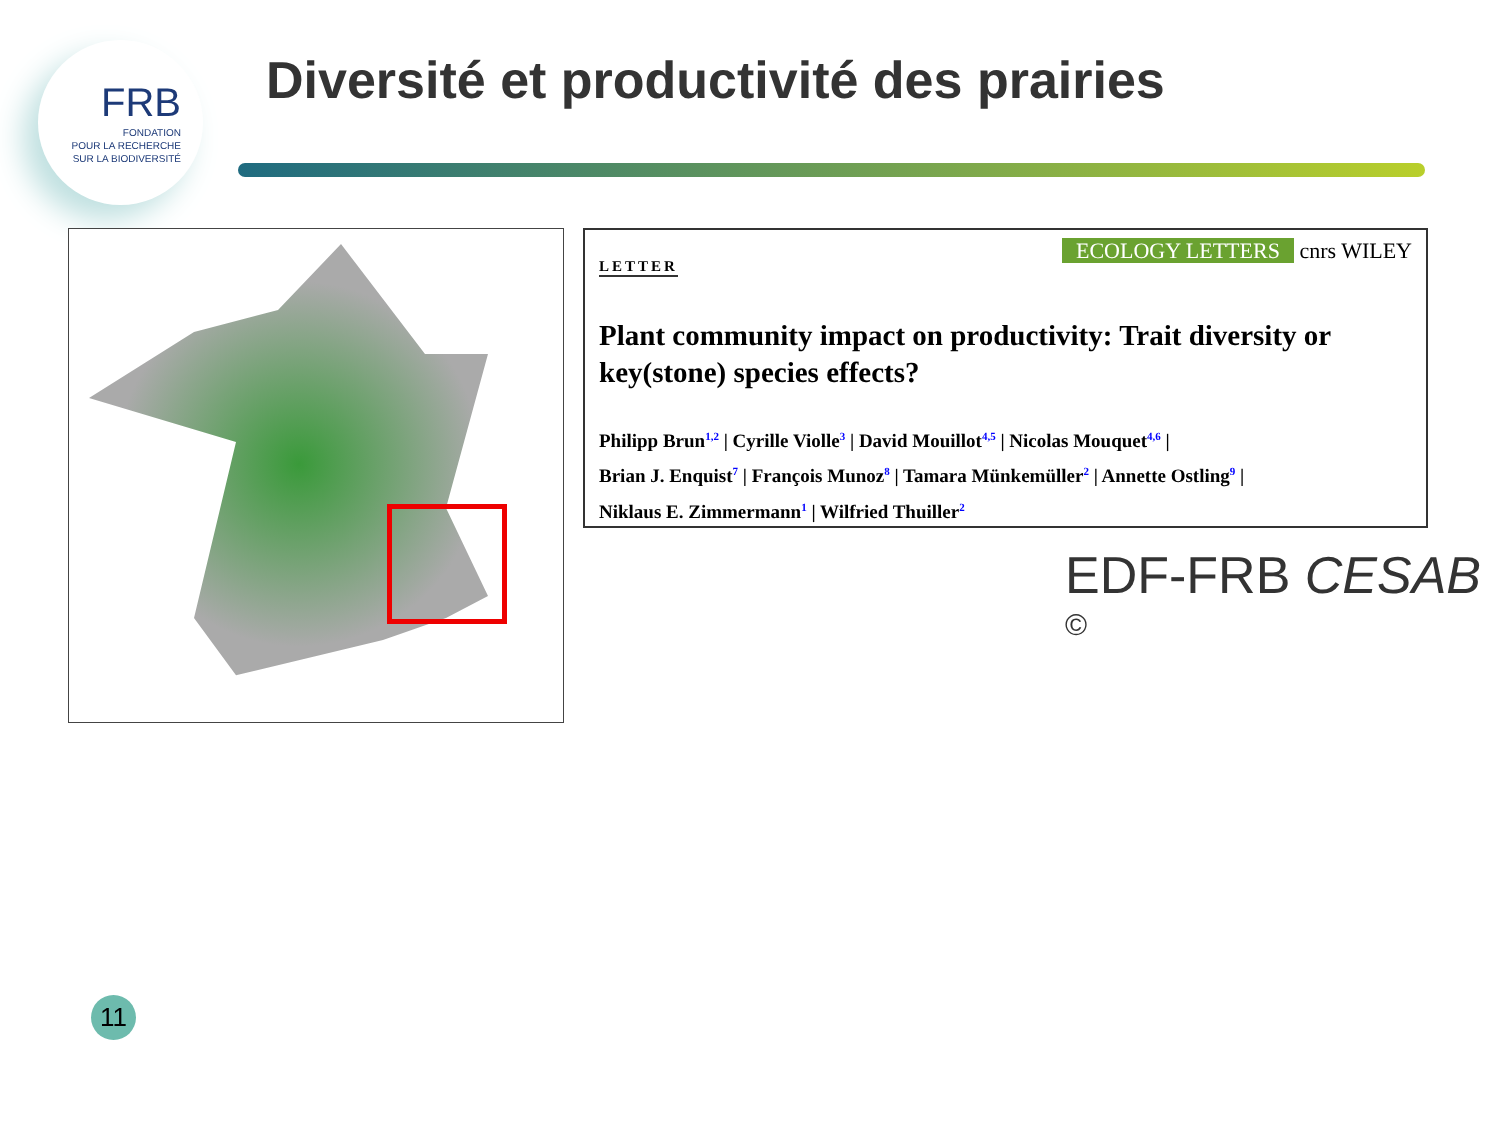FRB
FONDATION
POUR LA RECHERCHE
SUR LA BIODIVERSITÉ
Diversité et productivité des prairies
ECOLOGY LETTERS cnrs WILEY
LETTER
Plant community impact on productivity: Trait diversity or key(stone) species effects?
Philipp Brun<sup>1,2</sup> | Cyrille Violle<sup>3</sup> | David Mouillot<sup>4,5</sup> | Nicolas Mouquet<sup>4,6</sup> |
Brian J. Enquist<sup>7</sup> | François Munoz<sup>8</sup> | Tamara Münkemüller<sup>2</sup> | Annette Ostling<sup>9</sup> |
Niklaus E. Zimmermann<sup>1</sup> | Wilfried Thuiller<sup>2</sup>
EDF-FRB CESAB <sup>©</sup>
11